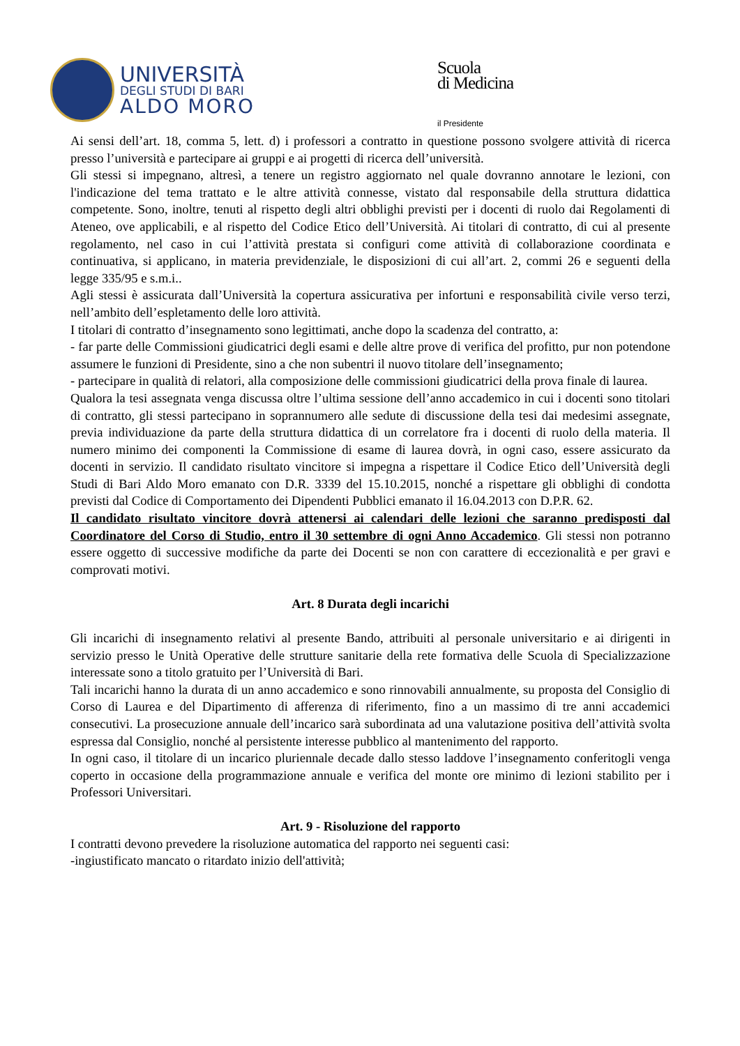UNIVERSITÀ
DEGLI STUDI DI BARI
ALDO MORO
Scuola
di Medicina
il Presidente
Ai sensi dell’art. 18, comma 5, lett. d) i professori a contratto in questione possono svolgere attività di ricerca presso l’università e partecipare ai gruppi e ai progetti di ricerca dell’università.
Gli stessi si impegnano, altresì, a tenere un registro aggiornato nel quale dovranno annotare le lezioni, con l'indicazione del tema trattato e le altre attività connesse, vistato dal responsabile della struttura didattica competente. Sono, inoltre, tenuti al rispetto degli altri obblighi previsti per i docenti di ruolo dai Regolamenti di Ateneo, ove applicabili, e al rispetto del Codice Etico dell’Università. Ai titolari di contratto, di cui al presente regolamento, nel caso in cui l’attività prestata si configuri come attività di collaborazione coordinata e continuativa, si applicano, in materia previdenziale, le disposizioni di cui all’art. 2, commi 26 e seguenti della legge 335/95 e s.m.i..
Agli stessi è assicurata dall’Università la copertura assicurativa per infortuni e responsabilità civile verso terzi, nell’ambito dell’espletamento delle loro attività.
I titolari di contratto d’insegnamento sono legittimati, anche dopo la scadenza del contratto, a:
- far parte delle Commissioni giudicatrici degli esami e delle altre prove di verifica del profitto, pur non potendone assumere le funzioni di Presidente, sino a che non subentri il nuovo titolare dell’insegnamento;
- partecipare in qualità di relatori, alla composizione delle commissioni giudicatrici della prova finale di laurea.
Qualora la tesi assegnata venga discussa oltre l’ultima sessione dell’anno accademico in cui i docenti sono titolari di contratto, gli stessi partecipano in soprannumero alle sedute di discussione della tesi dai medesimi assegnate, previa individuazione da parte della struttura didattica di un correlatore fra i docenti di ruolo della materia. Il numero minimo dei componenti la Commissione di esame di laurea dovrà, in ogni caso, essere assicurato da docenti in servizio. Il candidato risultato vincitore si impegna a rispettare il Codice Etico dell’Università degli Studi di Bari Aldo Moro emanato con D.R. 3339 del 15.10.2015, nonché a rispettare gli obblighi di condotta previsti dal Codice di Comportamento dei Dipendenti Pubblici emanato il 16.04.2013 con D.P.R. 62.
Il candidato risultato vincitore dovrà attenersi ai calendari delle lezioni che saranno predisposti dal Coordinatore del Corso di Studio, entro il 30 settembre di ogni Anno Accademico. Gli stessi non potranno essere oggetto di successive modifiche da parte dei Docenti se non con carattere di eccezionalità e per gravi e comprovati motivi.
Art. 8 Durata degli incarichi
Gli incarichi di insegnamento relativi al presente Bando, attribuiti al personale universitario e ai dirigenti in servizio presso le Unità Operative delle strutture sanitarie della rete formativa delle Scuola di Specializzazione interessate sono a titolo gratuito per l’Università di Bari.
Tali incarichi hanno la durata di un anno accademico e sono rinnovabili annualmente, su proposta del Consiglio di Corso di Laurea e del Dipartimento di afferenza di riferimento, fino a un massimo di tre anni accademici consecutivi. La prosecuzione annuale dell’incarico sarà subordinata ad una valutazione positiva dell’attività svolta espressa dal Consiglio, nonché al persistente interesse pubblico al mantenimento del rapporto.
In ogni caso, il titolare di un incarico pluriennale decade dallo stesso laddove l’insegnamento conferitogli venga coperto in occasione della programmazione annuale e verifica del monte ore minimo di lezioni stabilito per i Professori Universitari.
Art. 9 - Risoluzione del rapporto
I contratti devono prevedere la risoluzione automatica del rapporto nei seguenti casi:
-ingiustificato mancato o ritardato inizio dell'attività;